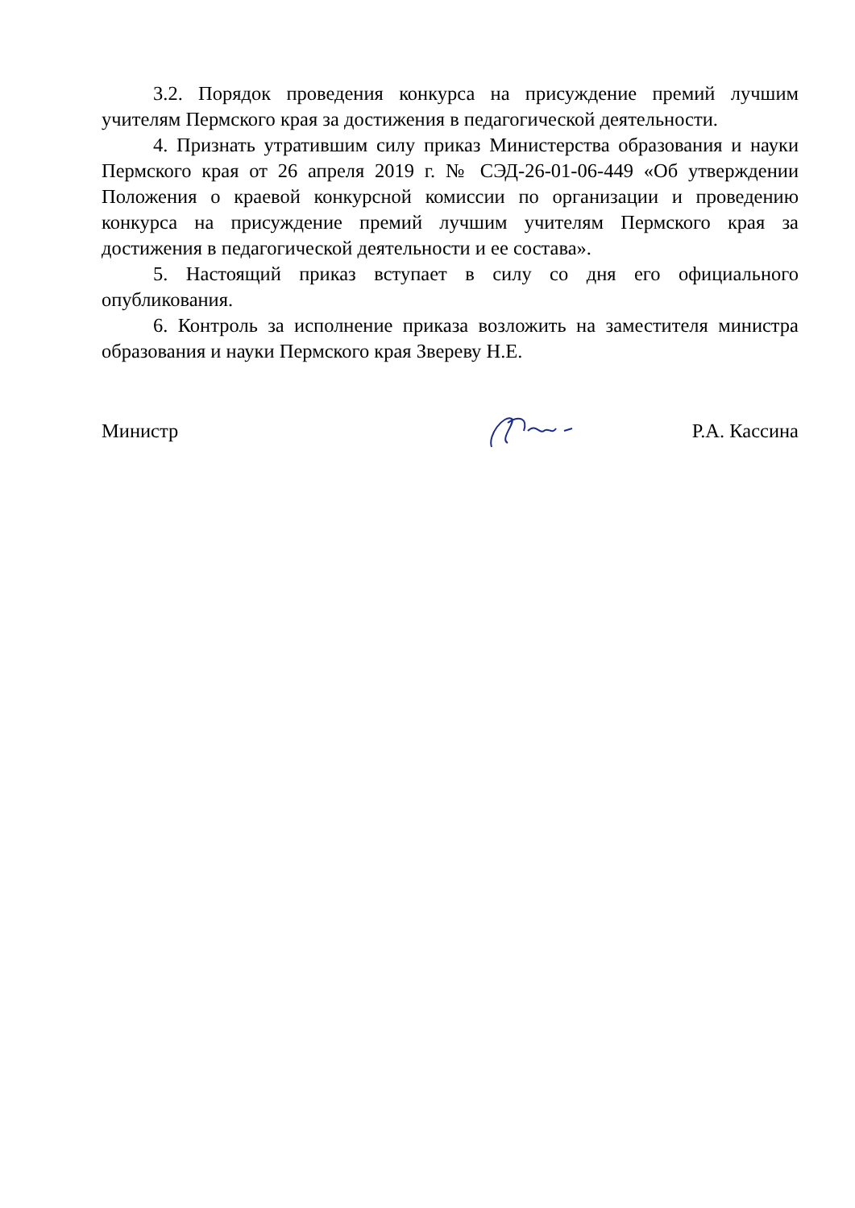3.2. Порядок проведения конкурса на присуждение премий лучшим учителям Пермского края за достижения в педагогической деятельности.
4. Признать утратившим силу приказ Министерства образования и науки Пермского края от 26 апреля 2019 г. № СЭД-26-01-06-449 «Об утверждении Положения о краевой конкурсной комиссии по организации и проведению конкурса на присуждение премий лучшим учителям Пермского края за достижения в педагогической деятельности и ее состава».
5. Настоящий приказ вступает в силу со дня его официального опубликования.
6. Контроль за исполнение приказа возложить на заместителя министра образования и науки Пермского края Звереву Н.Е.
Министр Р.А. Кассина